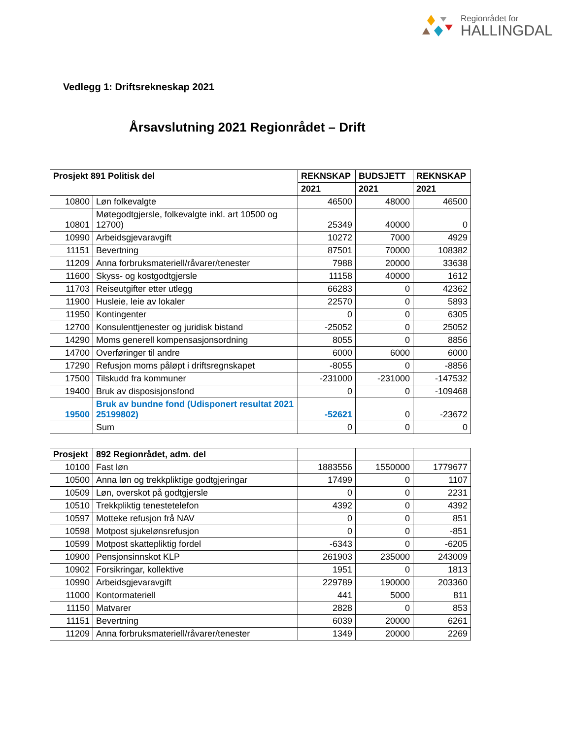Regionrådet for
HALLINGDAL
Vedlegg 1: Driftsrekneskap 2021
Årsavslutning 2021 Regionrådet – Drift
| Prosjekt 891 Politisk del | | REKNSKAP | BUDSJETT | REKNSKAP |
| --- | --- | --- | --- | --- |
| | | 2021 | 2021 | 2021 |
| 10800 | Løn folkevalgte | 46500 | 48000 | 46500 |
| 10801 | Møtegodtgjersle, folkevalgte inkl. art 10500 og 12700) | 25349 | 40000 | 0 |
| 10990 | Arbeidsgjevaravgift | 10272 | 7000 | 4929 |
| 11151 | Bevertning | 87501 | 70000 | 108382 |
| 11209 | Anna forbruksmateriell/råvarer/tenester | 7988 | 20000 | 33638 |
| 11600 | Skyss- og kostgodtgjersle | 11158 | 40000 | 1612 |
| 11703 | Reiseutgifter etter utlegg | 66283 | 0 | 42362 |
| 11900 | Husleie, leie av lokaler | 22570 | 0 | 5893 |
| 11950 | Kontingenter | 0 | 0 | 6305 |
| 12700 | Konsulenttjenester og juridisk bistand | -25052 | 0 | 25052 |
| 14290 | Moms generell kompensasjonsordning | 8055 | 0 | 8856 |
| 14700 | Overføringer til andre | 6000 | 6000 | 6000 |
| 17290 | Refusjon moms påløpt i driftsregnskapet | -8055 | 0 | -8856 |
| 17500 | Tilskudd fra kommuner | -231000 | -231000 | -147532 |
| 19400 | Bruk av disposisjonsfond | 0 | 0 | -109468 |
| 19500 | Bruk av bundne fond (Udisponert resultat 2021 25199802) | -52621 | 0 | -23672 |
| | Sum | 0 | 0 | 0 |
| Prosjekt | 892 Regionrådet, adm. del | | | |
| --- | --- | --- | --- | --- |
| 10100 | Fast løn | 1883556 | 1550000 | 1779677 |
| 10500 | Anna løn og trekkpliktige godtgjeringar | 17499 | 0 | 1107 |
| 10509 | Løn, overskot på godtgjersle | 0 | 0 | 2231 |
| 10510 | Trekkpliktig tenestetelefon | 4392 | 0 | 4392 |
| 10597 | Motteke refusjon frå NAV | 0 | 0 | 851 |
| 10598 | Motpost sjukelønsrefusjon | 0 | 0 | -851 |
| 10599 | Motpost skattepliktig fordel | -6343 | 0 | -6205 |
| 10900 | Pensjonsinnskot KLP | 261903 | 235000 | 243009 |
| 10902 | Forsikringar, kollektive | 1951 | 0 | 1813 |
| 10990 | Arbeidsgjevaravgift | 229789 | 190000 | 203360 |
| 11000 | Kontormateriell | 441 | 5000 | 811 |
| 11150 | Matvarer | 2828 | 0 | 853 |
| 11151 | Bevertning | 6039 | 20000 | 6261 |
| 11209 | Anna forbruksmateriell/råvarer/tenester | 1349 | 20000 | 2269 |